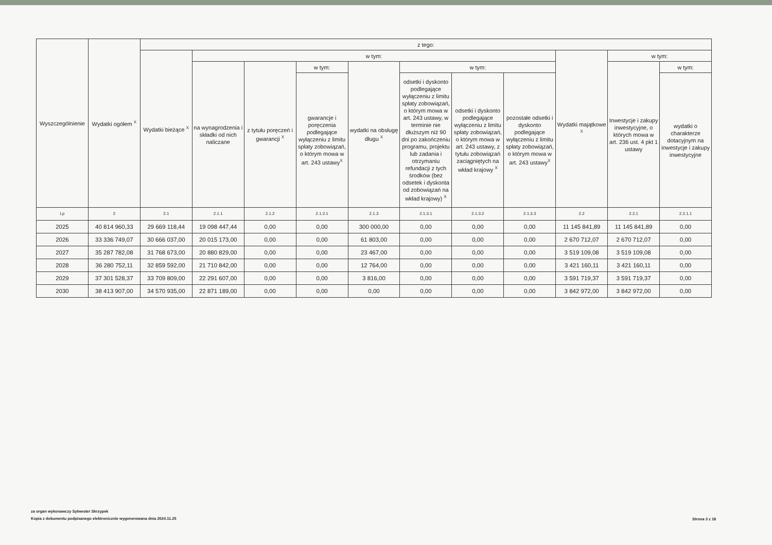| Wyszczególnienie | Wydatki ogółem <sup>X</sup> | z tego: | | | | | | | | | | |
| --- | --- | --- | --- | --- | --- | --- | --- | --- | --- | --- | --- | --- |
| | | Wydatki bieżące <sup>X</sup> | w tym: | | | | | | | Wydatki majątkowe <sup>X</sup> | w tym: | |
| | | | na wynagrodzenia i składki od nich naliczane | z tytułu poręczeń i gwarancji <sup>X</sup> | w tym: | wydatki na obsługę długu <sup>X</sup> | w tym: | | | | Inwestycje i zakupy inwestycyjne, o których mowa w art. 236 ust. 4 pkt 1 ustawy | w tym: |
| | | | | | gwarancje i poręczenia podlegające wyłączeniu z limitu spłaty zobowiązań, o którym mowa w art. 243 ustawy<sup>X</sup> | | odsetki i dyskonto podlegające wyłączeniu z limitu spłaty zobowiązań, o którym mowa w art. 243 ustawy, w terminie nie dłuższym niż 90 dni po zakończeniu programu, projektu lub zadania i otrzymaniu refundacji z tych środków (bez odsetek i dyskonta od zobowiązań na wkład krajowy) <sup>X</sup> | odsetki i dyskonto podlegające wyłączeniu z limitu spłaty zobowiązań, o którym mowa w art. 243 ustawy, z tytułu zobowiązań zaciągniętych na wkład krajowy <sup>X</sup> | pozostałe odsetki i dyskonto podlegające wyłączeniu z limitu spłaty zobowiązań, o którym mowa w art. 243 ustawy<sup>X</sup> | | | wydatki o charakterze dotacyjnym na inwestycje i zakupy inwestycyjne |
| Lp | 2 | 2.1 | 2.1.1 | 2.1.2 | 2.1.2.1 | 2.1.3 | 2.1.3.1 | 2.1.3.2 | 2.1.3.3 | 2.2 | 2.2.1 | 2.2.1.1 |
| 2025 | 40 814 960,33 | 29 669 118,44 | 19 098 447,44 | 0,00 | 0,00 | 300 000,00 | 0,00 | 0,00 | 0,00 | 11 145 841,89 | 11 145 841,89 | 0,00 |
| 2026 | 33 336 749,07 | 30 666 037,00 | 20 015 173,00 | 0,00 | 0,00 | 61 803,00 | 0,00 | 0,00 | 0,00 | 2 670 712,07 | 2 670 712,07 | 0,00 |
| 2027 | 35 287 782,08 | 31 768 673,00 | 20 880 829,00 | 0,00 | 0,00 | 23 467,00 | 0,00 | 0,00 | 0,00 | 3 519 109,08 | 3 519 109,08 | 0,00 |
| 2028 | 36 280 752,11 | 32 859 592,00 | 21 710 842,00 | 0,00 | 0,00 | 12 764,00 | 0,00 | 0,00 | 0,00 | 3 421 160,11 | 3 421 160,11 | 0,00 |
| 2029 | 37 301 528,37 | 33 709 809,00 | 22 291 607,00 | 0,00 | 0,00 | 3 816,00 | 0,00 | 0,00 | 0,00 | 3 591 719,37 | 3 591 719,37 | 0,00 |
| 2030 | 38 413 907,00 | 34 570 935,00 | 22 871 189,00 | 0,00 | 0,00 | 0,00 | 0,00 | 0,00 | 0,00 | 3 842 972,00 | 3 842 972,00 | 0,00 |
za organ wykonawczy Sylwester Skrzypek
Kopia z dokumentu podpisanego elektronicznie wygenerowana dnia 2024.11.25
Strona 3 z 18